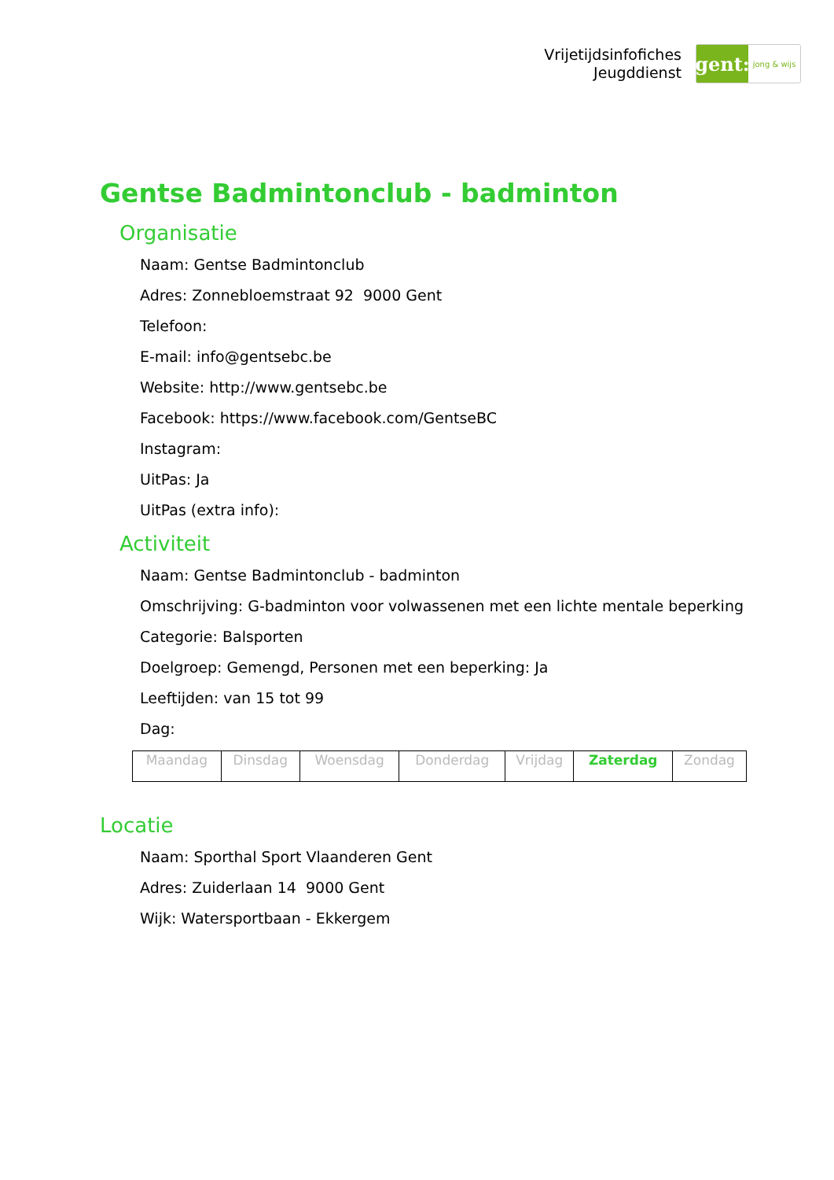Vrijetijdsinfofiches
Jeugddienst
gent:
jong & wijs
Gentse Badmintonclub - badminton
Organisatie
Naam: Gentse Badmintonclub
Adres: Zonnebloemstraat 92 9000 Gent
Telefoon:
E-mail: info@gentsebc.be
Website: http://www.gentsebc.be
Facebook: https://www.facebook.com/GentseBC
Instagram:
UitPas: Ja
UitPas (extra info):
Activiteit
Naam: Gentse Badmintonclub - badminton
Omschrijving: G-badminton voor volwassenen met een lichte mentale beperking
Categorie: Balsporten
Doelgroep: Gemengd, Personen met een beperking: Ja
Leeftijden: van 15 tot 99
Dag:
| Maandag | Dinsdag | Woensdag | Donderdag | Vrijdag | Zaterdag | Zondag |
Locatie
Naam: Sporthal Sport Vlaanderen Gent
Adres: Zuiderlaan 14 9000 Gent
Wijk: Watersportbaan - Ekkergem